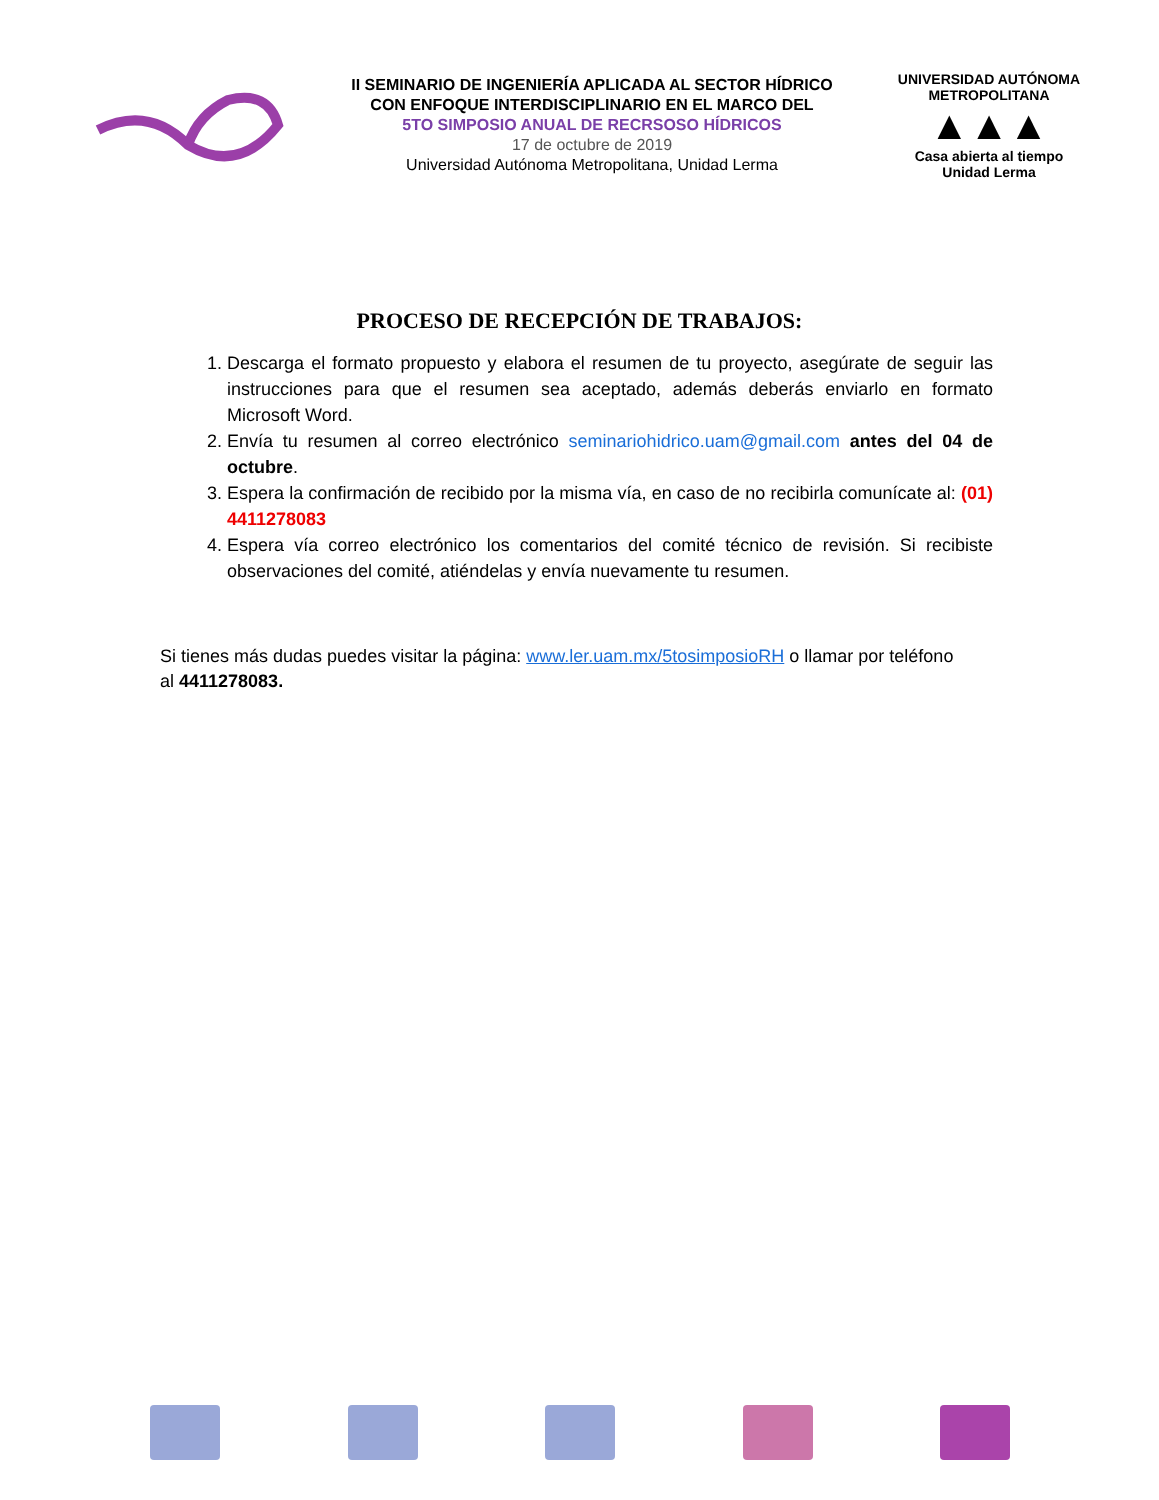II SEMINARIO DE INGENIERÍA APLICADA AL SECTOR HÍDRICO
CON ENFOQUE INTERDISCIPLINARIO EN EL MARCO DEL
5TO SIMPOSIO ANUAL DE RECRSOSO HÍDRICOS
17 de octubre de 2019
Universidad Autónoma Metropolitana, Unidad Lerma
UNIVERSIDAD AUTÓNOMA METROPOLITANA
▲▲▲
Casa abierta al tiempo
Unidad Lerma
PROCESO DE RECEPCIÓN DE TRABAJOS:
1. Descarga el formato propuesto y elabora el resumen de tu proyecto, asegúrate de seguir las instrucciones para que el resumen sea aceptado, además deberás enviarlo en formato Microsoft Word.
2. Envía tu resumen al correo electrónico seminariohidrico.uam@gmail.com antes del 04 de octubre.
3. Espera la confirmación de recibido por la misma vía, en caso de no recibirla comunícate al: (01) 4411278083
4. Espera vía correo electrónico los comentarios del comité técnico de revisión. Si recibiste observaciones del comité, atiéndelas y envía nuevamente tu resumen.
Si tienes más dudas puedes visitar la página: www.ler.uam.mx/5tosimposioRH o llamar por teléfono al 4411278083.